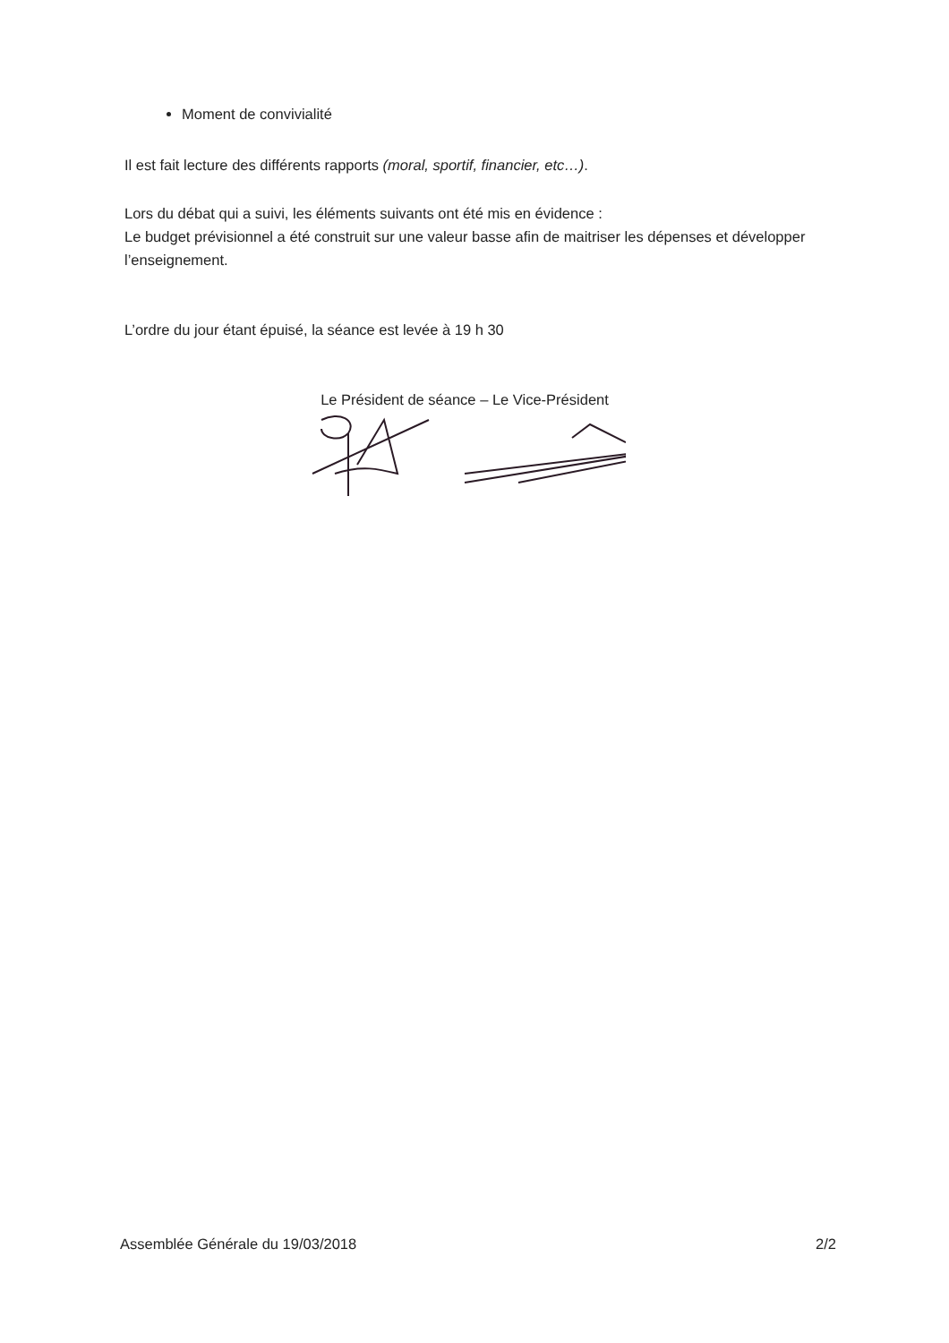Moment de convivialité
Il est fait lecture des différents rapports (moral, sportif, financier, etc…).
Lors du débat qui a suivi, les éléments suivants ont été mis en évidence :
Le budget prévisionnel a été construit sur une valeur basse afin de maitriser les dépenses et développer l’enseignement.
L’ordre du jour étant épuisé, la séance est levée à 19 h 30
Le Président de séance – Le Vice-Président
Assemblée Générale du 19/03/2018 2/2